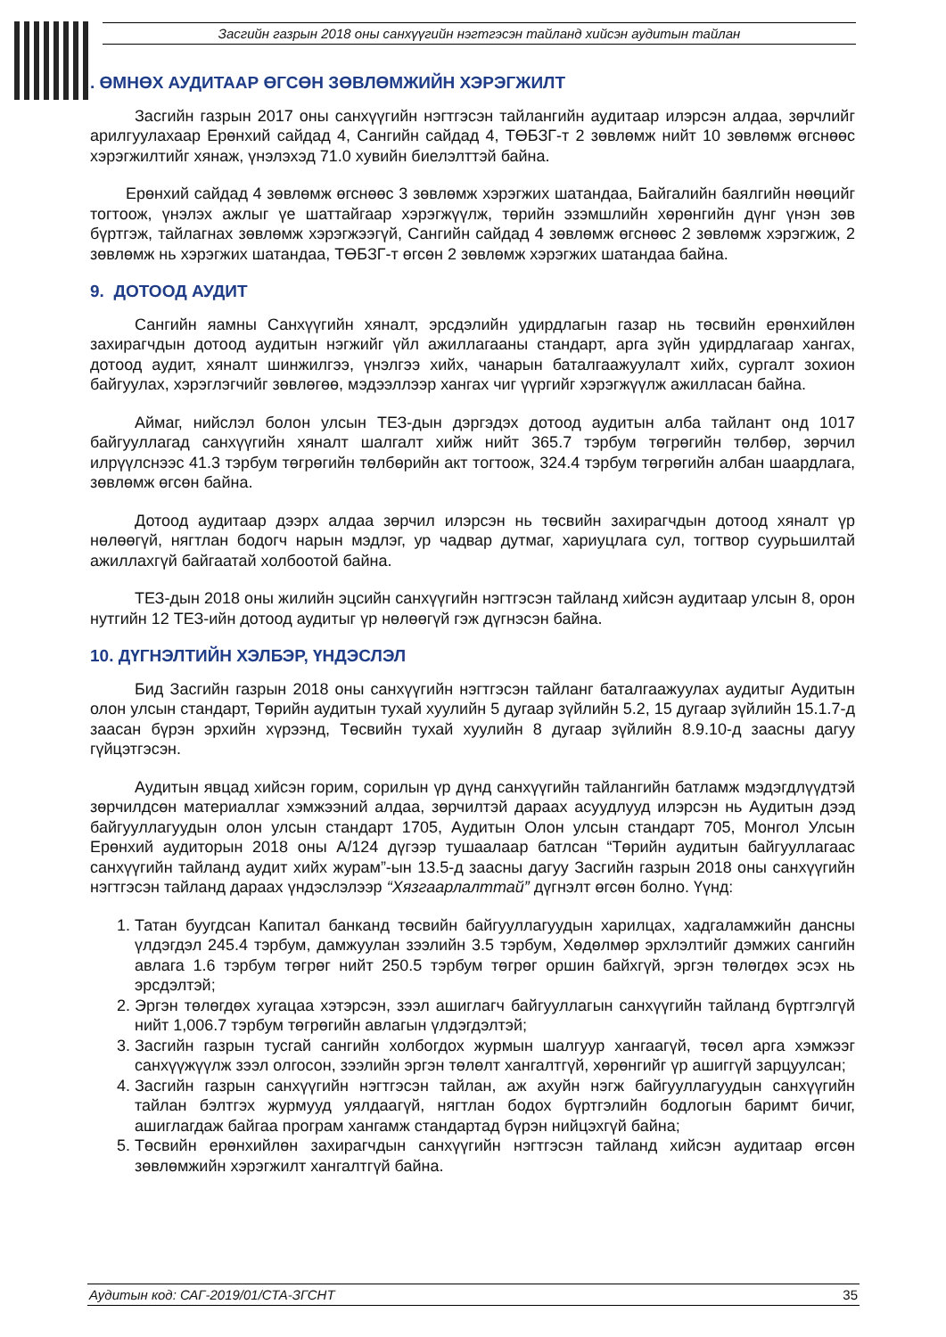Засгийн газрын 2018 оны санхүүгийн нэгтгэсэн тайланд хийсэн аудитын тайлан
. ӨМНӨХ АУДИТААР ӨГСӨН ЗӨВЛӨМЖИЙН ХЭРЭГЖИЛТ
Засгийн газрын 2017 оны санхүүгийн нэгтгэсэн тайлангийн аудитаар илэрсэн алдаа, зөрчлийг арилгуулахаар Ерөнхий сайдад 4, Сангийн сайдад 4, ТӨБЗГ-т 2 зөвлөмж нийт 10 зөвлөмж өгснөөс хэрэгжилтийг хянаж, үнэлэхэд 71.0 хувийн биелэлттэй байна.
Ерөнхий сайдад 4 зөвлөмж өгснөөс 3 зөвлөмж хэрэгжих шатандаа, Байгалийн баялгийн нөөцийг тогтоож, үнэлэх ажлыг үе шаттайгаар хэрэгжүүлж, төрийн эзэмшлийн хөрөнгийн дүнг үнэн зөв бүртгэж, тайлагнах зөвлөмж хэрэгжээгүй, Сангийн сайдад 4 зөвлөмж өгснөөс 2 зөвлөмж хэрэгжиж, 2 зөвлөмж нь хэрэгжих шатандаа, ТӨБЗГ-т өгсөн 2 зөвлөмж хэрэгжих шатандаа байна.
9. ДОТООД АУДИТ
Сангийн яамны Санхүүгийн хяналт, эрсдэлийн удирдлагын газар нь төсвийн ерөнхийлөн захирагчдын дотоод аудитын нэгжийг үйл ажиллагааны стандарт, арга зүйн удирдлагаар хангах, дотоод аудит, хяналт шинжилгээ, үнэлгээ хийх, чанарын баталгаажуулалт хийх, сургалт зохион байгуулах, хэрэглэгчийг зөвлөгөө, мэдээллээр хангах чиг үүргийг хэрэгжүүлж ажилласан байна.
Аймаг, нийслэл болон улсын ТЕЗ-дын дэргэдэх дотоод аудитын алба тайлант онд 1017 байгууллагад санхүүгийн хяналт шалгалт хийж нийт 365.7 тэрбум төгрөгийн төлбөр, зөрчил илрүүлснээс 41.3 тэрбум төгрөгийн төлбөрийн акт тогтоож, 324.4 тэрбум төгрөгийн албан шаардлага, зөвлөмж өгсөн байна.
Дотоод аудитаар дээрх алдаа зөрчил илэрсэн нь төсвийн захирагчдын дотоод хяналт үр нөлөөгүй, нягтлан бодогч нарын мэдлэг, ур чадвар дутмаг, хариуцлага сул, тогтвор суурьшилтай ажиллахгүй байгаатай холбоотой байна.
ТЕЗ-дын 2018 оны жилийн эцсийн санхүүгийн нэгтгэсэн тайланд хийсэн аудитаар улсын 8, орон нутгийн 12 ТЕЗ-ийн дотоод аудитыг үр нөлөөгүй гэж дүгнэсэн байна.
10. ДҮГНЭЛТИЙН ХЭЛБЭР, ҮНДЭСЛЭЛ
Бид Засгийн газрын 2018 оны санхүүгийн нэгтгэсэн тайланг баталгаажуулах аудитыг Аудитын олон улсын стандарт, Төрийн аудитын тухай хуулийн 5 дугаар зүйлийн 5.2, 15 дугаар зүйлийн 15.1.7-д заасан бүрэн эрхийн хүрээнд, Төсвийн тухай хуулийн 8 дугаар зүйлийн 8.9.10-д заасны дагуу гүйцэтгэсэн.
Аудитын явцад хийсэн горим, сорилын үр дүнд санхүүгийн тайлангийн батламж мэдэгдлүүдтэй зөрчилдсөн материаллаг хэмжээний алдаа, зөрчилтэй дараах асуудлууд илэрсэн нь Аудитын дээд байгууллагуудын олон улсын стандарт 1705, Аудитын Олон улсын стандарт 705, Монгол Улсын Ерөнхий аудиторын 2018 оны А/124 дүгээр тушаалаар батлсан “Төрийн аудитын байгууллагаас санхүүгийн тайланд аудит хийх журам”-ын 13.5-д заасны дагуу Засгийн газрын 2018 оны санхүүгийн нэгтгэсэн тайланд дараах үндэслэлээр “Хязгаарлалттай” дүгнэлт өгсөн болно. Үүнд:
1. Татан буугдсан Капитал банканд төсвийн байгууллагуудын харилцах, хадгаламжийн дансны үлдэгдэл 245.4 тэрбум, дамжуулан зээлийн 3.5 тэрбум, Хөдөлмөр эрхлэлтийг дэмжих сангийн авлага 1.6 тэрбум төгрөг нийт 250.5 тэрбум төгрөг оршин байхгүй, эргэн төлөгдөх эсэх нь эрсдэлтэй;
2. Эргэн төлөгдөх хугацаа хэтэрсэн, зээл ашиглагч байгууллагын санхүүгийн тайланд бүртгэлгүй нийт 1,006.7 тэрбум төгрөгийн авлагын үлдэгдэлтэй;
3. Засгийн газрын тусгай сангийн холбогдох журмын шалгуур хангаагүй, төсөл арга хэмжээг санхүүжүүлж зээл олгосон, зээлийн эргэн төлөлт хангалтгүй, хөрөнгийг үр ашиггүй зарцуулсан;
4. Засгийн газрын санхүүгийн нэгтгэсэн тайлан, аж ахуйн нэгж байгууллагуудын санхүүгийн тайлан бэлтгэх журмууд уялдаагүй, нягтлан бодох бүртгэлийн бодлогын баримт бичиг, ашиглагдаж байгаа програм хангамж стандартад бүрэн нийцэхгүй байна;
5. Төсвийн ерөнхийлөн захирагчдын санхүүгийн нэгтгэсэн тайланд хийсэн аудитаар өгсөн зөвлөмжийн хэрэгжилт хангалтгүй байна.
Аудитын код: САГ-2019/01/СТА-ЗГСНТ 35